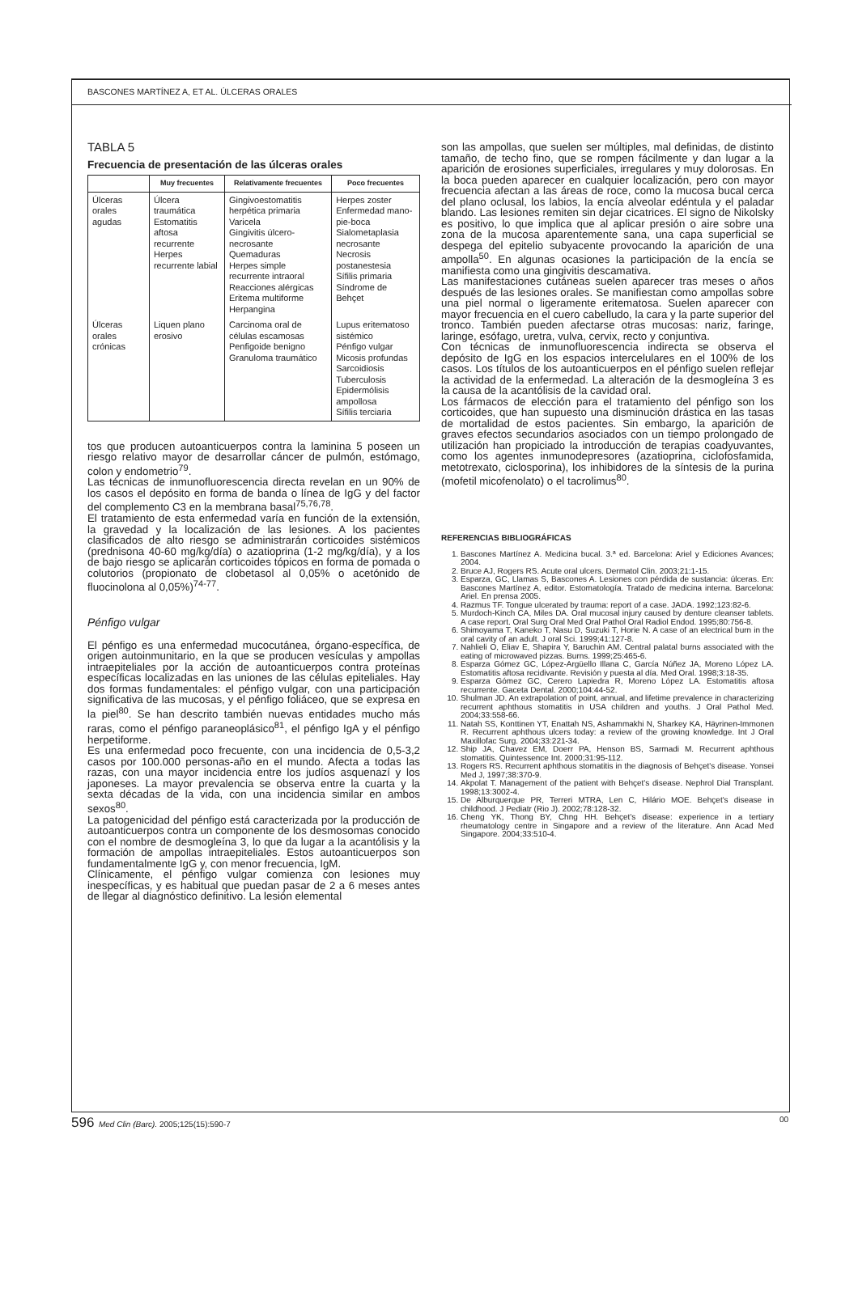BASCONES MARTÍNEZ A, ET AL. ÚLCERAS ORALES
TABLA 5
Frecuencia de presentación de las úlceras orales
| | Muy frecuentes | Relativamente frecuentes | Poco frecuentes |
| --- | --- | --- | --- |
| Úlceras orales agudas | Úlcera traumática Estomatitis aftosa recurrente Herpes recurrente labial | Gingivoestomatitis herpética primaria Varicela Gingivitis úlcero-necrosante Quemaduras Herpes simple recurrente intraoral Reacciones alérgicas Eritema multiforme Herpangina | Herpes zoster Enfermedad mano-pie-boca Sialometaplasia necrosante Necrosis postanestesia Sífilis primaria Síndrome de Behçet |
| Úlceras orales crónicas | Liquen plano erosivo | Carcinoma oral de células escamosas Penfigoide benigno Granuloma traumático | Lupus eritematoso sistémico Pénfigo vulgar Micosis profundas Sarcoidiosis Tuberculosis Epidermólisis ampollosa Sífilis terciaria |
tos que producen autoanticuerpos contra la laminina 5 poseen un riesgo relativo mayor de desarrollar cáncer de pulmón, estómago, colon y endometrio<sup>79</sup>.
Las técnicas de inmunofluorescencia directa revelan en un 90% de los casos el depósito en forma de banda o línea de IgG y del factor del complemento C3 en la membrana basal<sup>75,76,78</sup>.
El tratamiento de esta enfermedad varía en función de la extensión, la gravedad y la localización de las lesiones. A los pacientes clasificados de alto riesgo se administrarán corticoides sistémicos (prednisona 40-60 mg/kg/día) o azatioprina (1-2 mg/kg/día), y a los de bajo riesgo se aplicarán corticoides tópicos en forma de pomada o colutorios (propionato de clobetasol al 0,05% o acetónido de fluocinolona al 0,05%)<sup>74-77</sup>.
Pénfigo vulgar
El pénfigo es una enfermedad mucocutánea, órgano-específica, de origen autoinmunitario, en la que se producen vesículas y ampollas intraepiteliales por la acción de autoanticuerpos contra proteínas específicas localizadas en las uniones de las células epiteliales. Hay dos formas fundamentales: el pénfigo vulgar, con una participación significativa de las mucosas, y el pénfigo foliáceo, que se expresa en la piel<sup>80</sup>. Se han descrito también nuevas entidades mucho más raras, como el pénfigo paraneoplásico<sup>81</sup>, el pénfigo IgA y el pénfigo herpetiforme.
Es una enfermedad poco frecuente, con una incidencia de 0,5-3,2 casos por 100.000 personas-año en el mundo. Afecta a todas las razas, con una mayor incidencia entre los judíos asquenazí y los japoneses. La mayor prevalencia se observa entre la cuarta y la sexta décadas de la vida, con una incidencia similar en ambos sexos<sup>80</sup>.
La patogenicidad del pénfigo está caracterizada por la producción de autoanticuerpos contra un componente de los desmosomas conocido con el nombre de desmogleína 3, lo que da lugar a la acantólisis y la formación de ampollas intraepiteliales. Estos autoanticuerpos son fundamentalmente IgG y, con menor frecuencia, IgM.
Clínicamente, el pénfigo vulgar comienza con lesiones muy inespecíficas, y es habitual que puedan pasar de 2 a 6 meses antes de llegar al diagnóstico definitivo. La lesión elemental
son las ampollas, que suelen ser múltiples, mal definidas, de distinto tamaño, de techo fino, que se rompen fácilmente y dan lugar a la aparición de erosiones superficiales, irregulares y muy dolorosas. En la boca pueden aparecer en cualquier localización, pero con mayor frecuencia afectan a las áreas de roce, como la mucosa bucal cerca del plano oclusal, los labios, la encía alveolar edéntula y el paladar blando. Las lesiones remiten sin dejar cicatrices. El signo de Nikolsky es positivo, lo que implica que al aplicar presión o aire sobre una zona de la mucosa aparentemente sana, una capa superficial se despega del epitelio subyacente provocando la aparición de una ampolla<sup>50</sup>. En algunas ocasiones la participación de la encía se manifiesta como una gingivitis descamativa.
Las manifestaciones cutáneas suelen aparecer tras meses o años después de las lesiones orales. Se manifiestan como ampollas sobre una piel normal o ligeramente eritematosa. Suelen aparecer con mayor frecuencia en el cuero cabelludo, la cara y la parte superior del tronco. También pueden afectarse otras mucosas: nariz, faringe, laringe, esófago, uretra, vulva, cervix, recto y conjuntiva.
Con técnicas de inmunofluorescencia indirecta se observa el depósito de IgG en los espacios intercelulares en el 100% de los casos. Los títulos de los autoanticuerpos en el pénfigo suelen reflejar la actividad de la enfermedad. La alteración de la desmogleína 3 es la causa de la acantólisis de la cavidad oral.
Los fármacos de elección para el tratamiento del pénfigo son los corticoides, que han supuesto una disminución drástica en las tasas de mortalidad de estos pacientes. Sin embargo, la aparición de graves efectos secundarios asociados con un tiempo prolongado de utilización han propiciado la introducción de terapias coadyuvantes, como los agentes inmunodepresores (azatioprina, ciclofosfamida, metotrexato, ciclosporina), los inhibidores de la síntesis de la purina (mofetil micofenolato) o el tacrolimus<sup>80</sup>.
REFERENCIAS BIBLIOGRÁFICAS
1. Bascones Martínez A. Medicina bucal. 3.ª ed. Barcelona: Ariel y Ediciones Avances; 2004.
2. Bruce AJ, Rogers RS. Acute oral ulcers. Dermatol Clin. 2003;21:1-15.
3. Esparza, GC, Llamas S, Bascones A. Lesiones con pérdida de sustancia: úlceras. En: Bascones Martínez A, editor. Estomatología. Tratado de medicina interna. Barcelona: Ariel. En prensa 2005.
4. Razmus TF. Tongue ulcerated by trauma: report of a case. JADA. 1992;123:82-6.
5. Murdoch-Kinch CA, Miles DA. Oral mucosal injury caused by denture cleanser tablets. A case report. Oral Surg Oral Med Oral Pathol Oral Radiol Endod. 1995;80:756-8.
6. Shimoyama T, Kaneko T, Nasu D, Suzuki T, Horie N. A case of an electrical burn in the oral cavity of an adult. J oral Sci. 1999;41:127-8.
7. Nahlieli O, Eliav E, Shapira Y, Baruchin AM. Central palatal burns associated with the eating of microwaved pizzas. Burns. 1999;25:465-6.
8. Esparza Gómez GC, López-Argüello Illana C, García Núñez JA, Moreno López LA. Estomatitis aftosa recidivante. Revisión y puesta al día. Med Oral. 1998;3:18-35.
9. Esparza Gómez GC, Cerero Lapiedra R, Moreno López LA. Estomatitis aftosa recurrente. Gaceta Dental. 2000;104:44-52.
10. Shulman JD. An extrapolation of point, annual, and lifetime prevalence in characterizing recurrent aphthous stomatitis in USA children and youths. J Oral Pathol Med. 2004;33:558-66.
11. Natah SS, Konttinen YT, Enattah NS, Ashammakhi N, Sharkey KA, Häyrinen-Immonen R. Recurrent aphthous ulcers today: a review of the growing knowledge. Int J Oral Maxillofac Surg. 2004;33:221-34.
12. Ship JA, Chavez EM, Doerr PA, Henson BS, Sarmadi M. Recurrent aphthous stomatitis. Quintessence Int. 2000;31:95-112.
13. Rogers RS. Recurrent aphthous stomatitis in the diagnosis of Behçet's disease. Yonsei Med J, 1997;38:370-9.
14. Akpolat T. Management of the patient with Behçet's disease. Nephrol Dial Transplant. 1998;13:3002-4.
15. De Alburquerque PR, Terreri MTRA, Len C, Hilário MOE. Behçet's disease in childhood. J Pediatr (Rio J). 2002;78:128-32.
16. Cheng YK, Thong BY, Chng HH. Behçet's disease: experience in a tertiary rheumatology centre in Singapore and a review of the literature. Ann Acad Med Singapore. 2004;33:510-4.
596 Med Clin (Barc). 2005;125(15):590-7 00